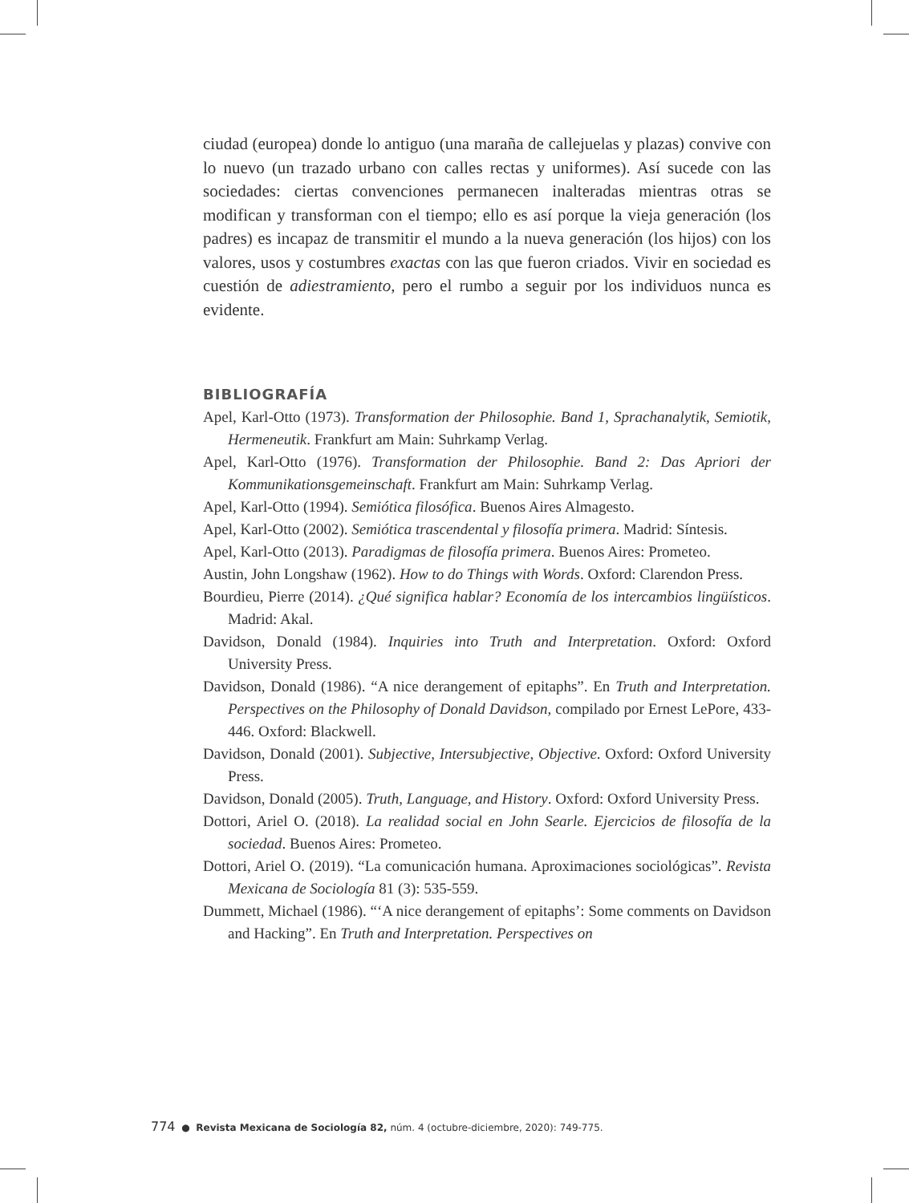ciudad (europea) donde lo antiguo (una maraña de callejuelas y plazas) convive con lo nuevo (un trazado urbano con calles rectas y uniformes). Así sucede con las sociedades: ciertas convenciones permanecen inalteradas mientras otras se modifican y transforman con el tiempo; ello es así porque la vieja generación (los padres) es incapaz de transmitir el mundo a la nueva generación (los hijos) con los valores, usos y costumbres exactas con las que fueron criados. Vivir en sociedad es cuestión de adiestramiento, pero el rumbo a seguir por los individuos nunca es evidente.
BIBLIOGRAFÍA
Apel, Karl-Otto (1973). Transformation der Philosophie. Band 1, Sprachanalytik, Semiotik, Hermeneutik. Frankfurt am Main: Suhrkamp Verlag.
Apel, Karl-Otto (1976). Transformation der Philosophie. Band 2: Das Apriori der Kommunikationsgemeinschaft. Frankfurt am Main: Suhrkamp Verlag.
Apel, Karl-Otto (1994). Semiótica filosófica. Buenos Aires Almagesto.
Apel, Karl-Otto (2002). Semiótica trascendental y filosofía primera. Madrid: Síntesis.
Apel, Karl-Otto (2013). Paradigmas de filosofía primera. Buenos Aires: Prometeo.
Austin, John Longshaw (1962). How to do Things with Words. Oxford: Clarendon Press.
Bourdieu, Pierre (2014). ¿Qué significa hablar? Economía de los intercambios lingüísticos. Madrid: Akal.
Davidson, Donald (1984). Inquiries into Truth and Interpretation. Oxford: Oxford University Press.
Davidson, Donald (1986). “A nice derangement of epitaphs”. En Truth and Interpretation. Perspectives on the Philosophy of Donald Davidson, compilado por Ernest LePore, 433-446. Oxford: Blackwell.
Davidson, Donald (2001). Subjective, Intersubjective, Objective. Oxford: Oxford University Press.
Davidson, Donald (2005). Truth, Language, and History. Oxford: Oxford University Press.
Dottori, Ariel O. (2018). La realidad social en John Searle. Ejercicios de filosofía de la sociedad. Buenos Aires: Prometeo.
Dottori, Ariel O. (2019). “La comunicación humana. Aproximaciones sociológicas”. Revista Mexicana de Sociología 81 (3): 535-559.
Dummett, Michael (1986). “‘A nice derangement of epitaphs’: Some comments on Davidson and Hacking”. En Truth and Interpretation. Perspectives on
774 ● Revista Mexicana de Sociología 82, núm. 4 (octubre-diciembre, 2020): 749-775.